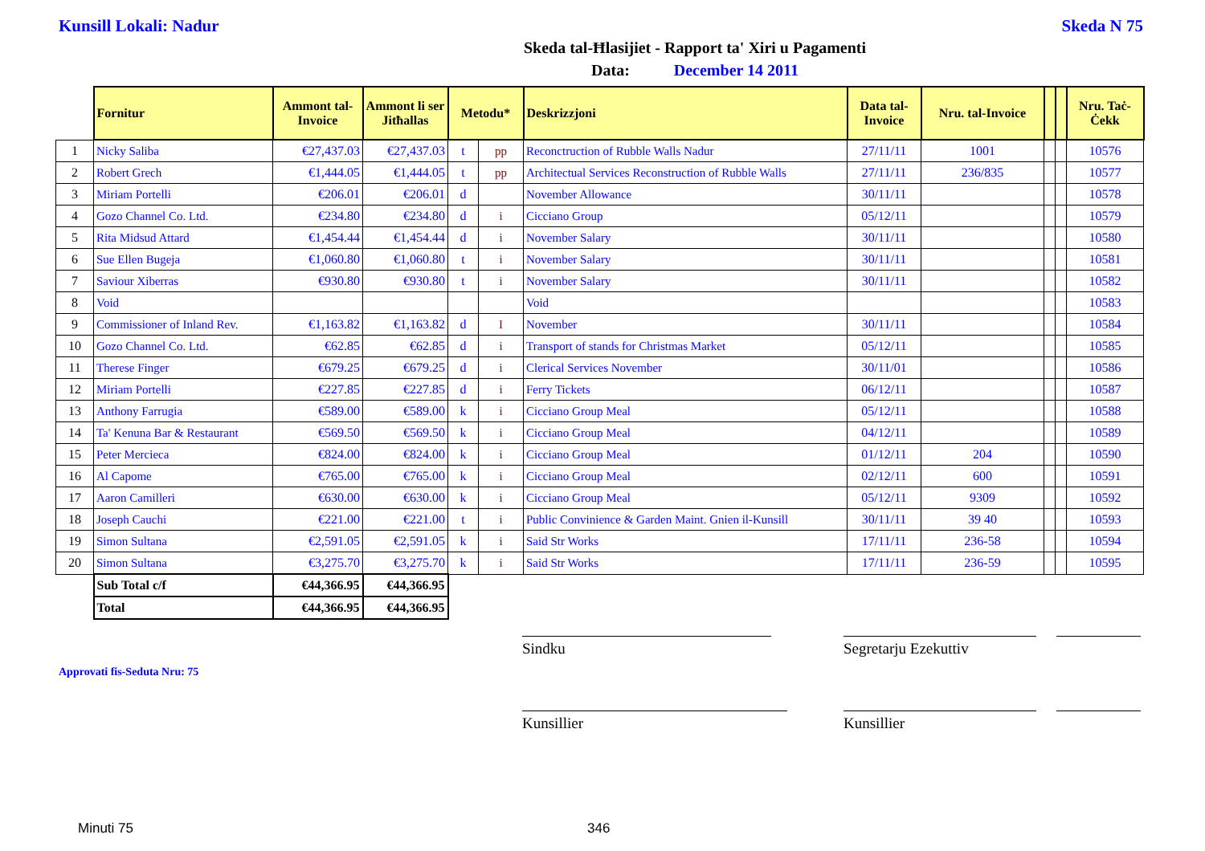Kunsill Lokali: Nadur Skeda N 75
Skeda tal-Ħlasijiet - Rapport ta' Xiri u Pagamenti
Data: December 14 2011
| | Fornitur | Ammont tal-Invoice | Ammont li ser Jitħallas | Metodu* | | Deskrizzjoni | Data tal-Invoice | Nru. tal-Invoice | | | Nru. Taċ-Ċekk |
| 1 | Nicky Saliba | €27,437.03 | €27,437.03 | t | pp | Reconctruction of Rubble Walls Nadur | 27/11/11 | 1001 | | | 10576 |
| 2 | Robert Grech | €1,444.05 | €1,444.05 | t | pp | Architectual Services Reconstruction of Rubble Walls | 27/11/11 | 236/835 | | | 10577 |
| 3 | Miriam Portelli | €206.01 | €206.01 | d | | November Allowance | 30/11/11 | | | | 10578 |
| 4 | Gozo Channel Co. Ltd. | €234.80 | €234.80 | d | i | Cicciano Group | 05/12/11 | | | | 10579 |
| 5 | Rita Midsud Attard | €1,454.44 | €1,454.44 | d | i | November Salary | 30/11/11 | | | | 10580 |
| 6 | Sue Ellen Bugeja | €1,060.80 | €1,060.80 | t | i | November Salary | 30/11/11 | | | | 10581 |
| 7 | Saviour Xiberras | €930.80 | €930.80 | t | i | November Salary | 30/11/11 | | | | 10582 |
| 8 | Void | | | | | Void | | | | | 10583 |
| 9 | Commissioner of Inland Rev. | €1,163.82 | €1,163.82 | d | I | November | 30/11/11 | | | | 10584 |
| 10 | Gozo Channel Co. Ltd. | €62.85 | €62.85 | d | i | Transport of stands for Christmas Market | 05/12/11 | | | | 10585 |
| 11 | Therese Finger | €679.25 | €679.25 | d | i | Clerical Services November | 30/11/01 | | | | 10586 |
| 12 | Miriam Portelli | €227.85 | €227.85 | d | i | Ferry Tickets | 06/12/11 | | | | 10587 |
| 13 | Anthony Farrugia | €589.00 | €589.00 | k | i | Cicciano Group Meal | 05/12/11 | | | | 10588 |
| 14 | Ta' Kenuna Bar & Restaurant | €569.50 | €569.50 | k | i | Cicciano Group Meal | 04/12/11 | | | | 10589 |
| 15 | Peter Mercieca | €824.00 | €824.00 | k | i | Cicciano Group Meal | 01/12/11 | 204 | | | 10590 |
| 16 | Al Capome | €765.00 | €765.00 | k | i | Cicciano Group Meal | 02/12/11 | 600 | | | 10591 |
| 17 | Aaron Camilleri | €630.00 | €630.00 | k | i | Cicciano Group Meal | 05/12/11 | 9309 | | | 10592 |
| 18 | Joseph Cauchi | €221.00 | €221.00 | t | i | Public Convinience & Garden Maint. Gnien il-Kunsill | 30/11/11 | 39 40 | | | 10593 |
| 19 | Simon Sultana | €2,591.05 | €2,591.05 | k | i | Said Str Works | 17/11/11 | 236-58 | | | 10594 |
| 20 | Simon Sultana | €3,275.70 | €3,275.70 | k | i | Said Str Works | 17/11/11 | 236-59 | | | 10595 |
| | Sub Total c/f | €44,366.95 | €44,366.95 | | | | | | | | |
| | Total | €44,366.95 | €44,366.95 | | | | | | | | |
Sindku Segretarju Ezekuttiv
Approvati fis-Seduta Nru: 75
Kunsillier Kunsillier
Minuti 75 346